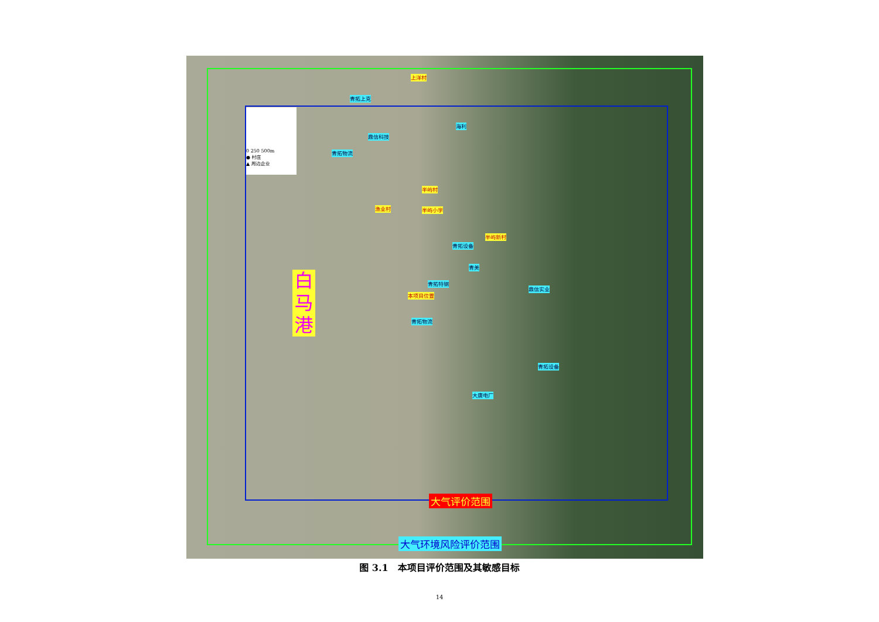0 250 500m
● 村庄
▲ 周边企业
上洋村
青拓上克
海利
鼎信科技
青拓物流
半屿村
渔业村 半屿小学
半屿新村
青拓设备
青美
青拓特钢
鼎信实业
本项目位置
青拓物流
青拓设备
大唐电厂
白
马
港
大气评价范围
大气环境风险评价范围
图 3.1　本项目评价范围及其敏感目标
14